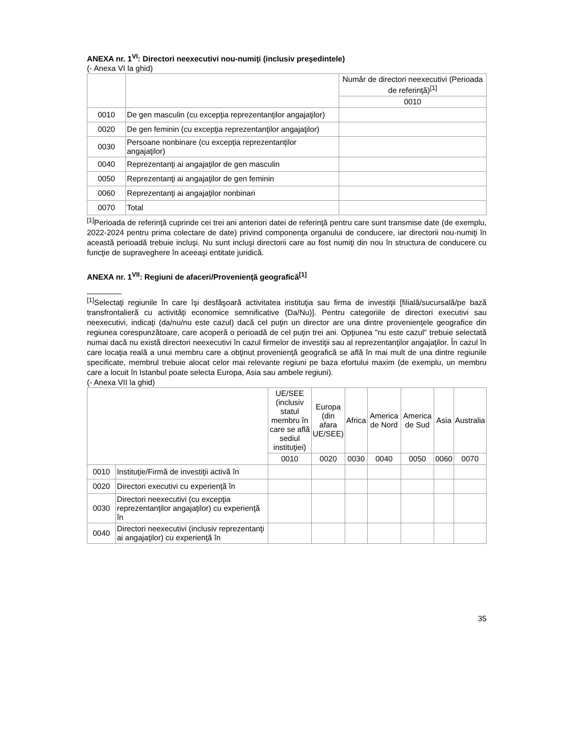ANEXA nr. 1<sup>VI</sup>: Directori neexecutivi nou-numiţi (inclusiv preşedintele)
(- Anexa VI la ghid)
| | | Număr de directori neexecutivi (Perioada de referinţă)<sup>[1]</sup> |
| | | 0010 |
| 0010 | De gen masculin (cu excepţia reprezentanţilor angajaţilor) | |
| 0020 | De gen feminin (cu excepţia reprezentanţilor angajaţilor) | |
| 0030 | Persoane nonbinare (cu excepţia reprezentanţilor angajaţilor) | |
| 0040 | Reprezentanţi ai angajaţilor de gen masculin | |
| 0050 | Reprezentanţi ai angajaţilor de gen feminin | |
| 0060 | Reprezentanţi ai angajaţilor nonbinari | |
| 0070 | Total | |
<sup>[1]</sup> Perioada de referinţă cuprinde cei trei ani anteriori datei de referinţă pentru care sunt transmise date (de exemplu, 2022-2024 pentru prima colectare de date) privind componenţa organului de conducere, iar directorii nou-numiţi în această perioadă trebuie incluşi. Nu sunt incluşi directorii care au fost numiţi din nou în structura de conducere cu funcţie de supraveghere în aceeaşi entitate juridică.
ANEXA nr. 1<sup>VII</sup>: Regiuni de afaceri/Provenienţă geografică<sup>[1]</sup>
________
<sup>[1]</sup> Selectaţi regiunile în care îşi desfăşoară activitatea instituţia sau firma de investiţii [filială/sucursală/pe bază transfrontalieră cu activităţi economice semnificative (Da/Nu)]. Pentru categoriile de directori executivi sau neexecutivi, indicaţi (da/nu/nu este cazul) dacă cel puţin un director are una dintre provenienţele geografice din regiunea corespunzătoare, care acoperă o perioadă de cel puţin trei ani. Opţiunea "nu este cazul" trebuie selectată numai dacă nu există directori neexecutivi în cazul firmelor de investiţii sau al reprezentanţilor angajaţilor. În cazul în care locaţia reală a unui membru care a obţinut provenienţă geografică se află în mai mult de una dintre regiunile specificate, membrul trebuie alocat celor mai relevante regiuni pe baza efortului maxim (de exemplu, un membru care a locuit în Istanbul poate selecta Europa, Asia sau ambele regiuni).
(- Anexa VII la ghid)
| | | UE/SEE (inclusiv statul membru în care se află sediul instituţiei) | Europa (din afara UE/SEE) | Africa | America de Nord | America de Sud | Asia | Australia |
| | | 0010 | 0020 | 0030 | 0040 | 0050 | 0060 | 0070 |
| 0010 | Instituţie/Firmă de investiţii activă în | | | | | | | |
| 0020 | Directori executivi cu experienţă în | | | | | | | |
| 0030 | Directori neexecutivi (cu excepţia reprezentanţilor angajaţilor) cu experienţă în | | | | | | | |
| 0040 | Directori neexecutivi (inclusiv reprezentanţi ai angajaţilor) cu experienţă în | | | | | | | |
35